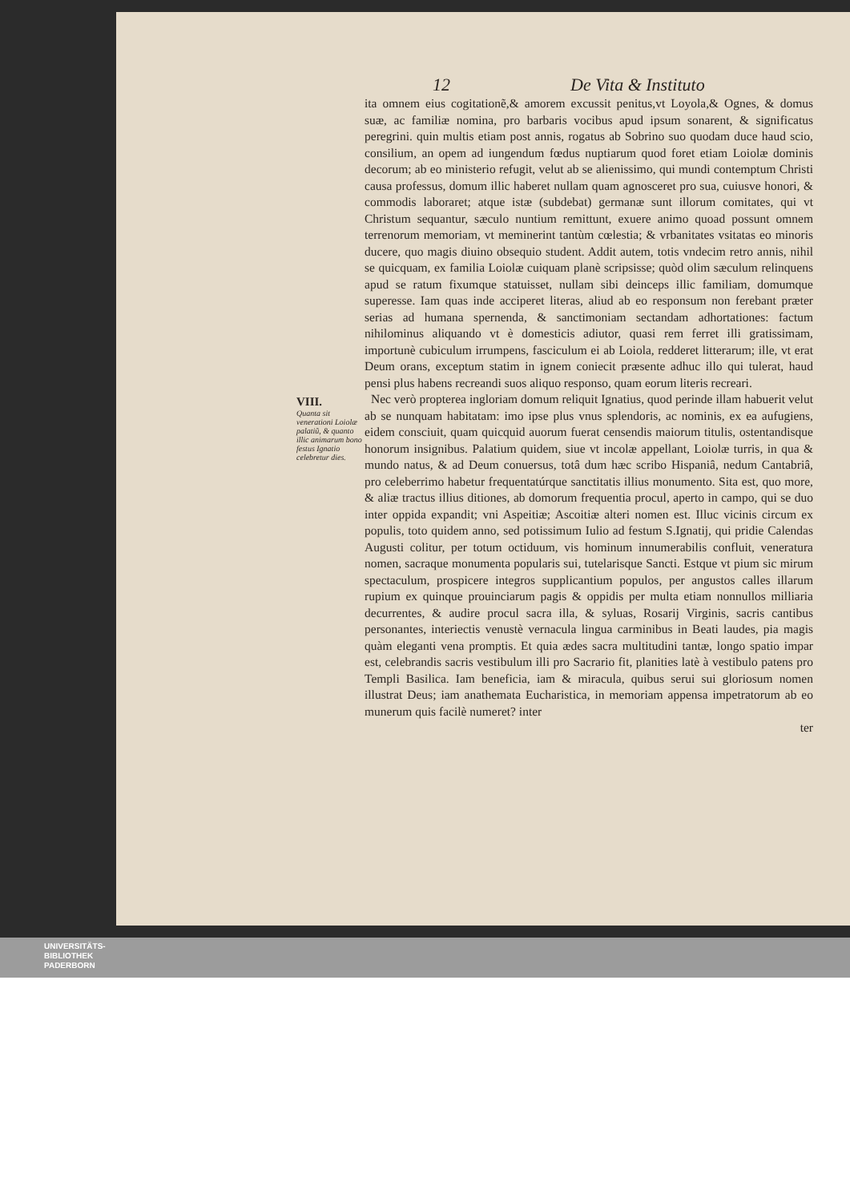12 De Vita & Instituto
ita omnem eius cogitationẽ,& amorem excussit penitus,vt Loyola,& Ognes, & domus suæ, ac familiæ nomina, pro barbaris vocibus apud ipsum sonarent, & significatus peregrini. quin multis etiam post annis, rogatus ab Sobrino suo quodam duce haud scio, consilium, an opem ad iungendum fœdus nuptiarum quod foret etiam Loiolæ dominis decorum; ab eo ministerio refugit, velut ab se alienissimo, qui mundi contemptum Christi causa professus, domum illic haberet nullam quam agnosceret pro sua, cuiusve honori, & commodis laboraret; atque istæ (subdebat) germanæ sunt illorum comitates, qui vt Christum sequantur, sæculo nuntium remittunt, exuere animo quoad possunt omnem terrenorum memoriam, vt meminerint tantùm cœlestia; & vrbanitates vsitatas eo minoris ducere, quo magis diuino obsequio student. Addit autem, totis vndecim retro annis, nihil se quicquam, ex familia Loiolæ cuiquam planè scripsisse; quòd olim sæculum relinquens apud se ratum fixumque statuisset, nullam sibi deinceps illic familiam, domumque superesse. Iam quas inde acciperet literas, aliud ab eo responsum non ferebant præter serias ad humana spernenda, & sanctimoniam sectandam adhortationes: factum nihilominus aliquando vt è domesticis adiutor, quasi rem ferret illi gratissimam, importunè cubiculum irrumpens, fasciculum ei ab Loiola, redderet litterarum; ille, vt erat Deum orans, exceptum statim in ignem coniecit præsente adhuc illo qui tulerat, haud pensi plus habens recreandi suos aliquo responso, quam eorum literis recreari.
VIII.
Quanta sit venerationi Loiolæ palatiũ, & quanto illic animarum bono festus Ignatio celebretur dies.
Nec verò propterea ingloriam domum reliquit Ignatius, quod perinde illam habuerit velut ab se nunquam habitatam: imo ipse plus vnus splendoris, ac nominis, ex ea aufugiens, eidem consciuit, quam quicquid auorum fuerat censendis maiorum titulis, ostentandisque honorum insignibus. Palatium quidem, siue vt incolæ appellant, Loiolæ turris, in qua & mundo natus, & ad Deum conuersus, totâ dum hæc scribo Hispaniâ, nedum Cantabriâ, pro celeberrimo habetur frequentatúrque sanctitatis illius monumento. Sita est, quo more, & aliæ tractus illius ditiones, ab domorum frequentia procul, aperto in campo, qui se duo inter oppida expandit; vni Aspeitiæ; Ascoitiæ alteri nomen est. Illuc vicinis circum ex populis, toto quidem anno, sed potissimum Iulio ad festum S.Ignatij, qui pridie Calendas Augusti colitur, per totum octiduum, vis hominum innumerabilis confluit, veneratura nomen, sacraque monumenta popularis sui, tutelarisque Sancti. Estque vt pium sic mirum spectaculum, prospicere integros supplicantium populos, per angustos calles illarum rupium ex quinque prouinciarum pagis & oppidis per multa etiam nonnullos milliaria decurrentes, & audire procul sacra illa, & syluas, Rosarij Virginis, sacris cantibus personantes, interiectis venustè vernacula lingua carminibus in Beati laudes, pia magis quàm eleganti vena promptis. Et quia ædes sacra multitudini tantæ, longo spatio impar est, celebrandis sacris vestibulum illi pro Sacrario fit, planities latè à vestibulo patens pro Templi Basilica. Iam beneficia, iam & miracula, quibus serui sui gloriosum nomen illustrat Deus; iam anathemata Eucharistica, in memoriam appensa impetratorum ab eo munerum quis facilè numeret? inter
ter
UNIVERSITÄTS-
BIBLIOTHEK
PADERBORN